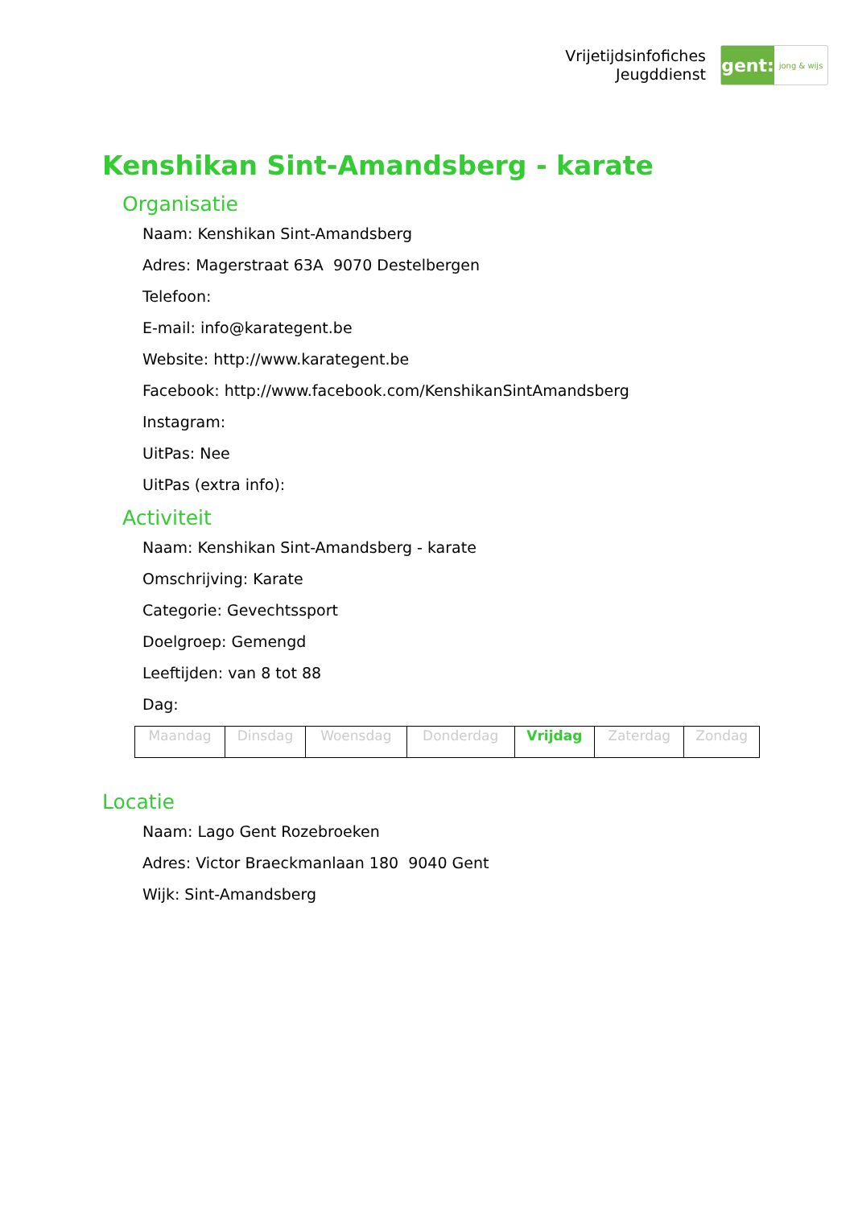Vrijetijdsinfofiches
Jeugddienst
gent:
jong & wijs
Kenshikan Sint-Amandsberg - karate
Organisatie
Naam: Kenshikan Sint-Amandsberg
Adres: Magerstraat 63A 9070 Destelbergen
Telefoon:
E-mail: info@karategent.be
Website: http://www.karategent.be
Facebook: http://www.facebook.com/KenshikanSintAmandsberg
Instagram:
UitPas: Nee
UitPas (extra info):
Activiteit
Naam: Kenshikan Sint-Amandsberg - karate
Omschrijving: Karate
Categorie: Gevechtssport
Doelgroep: Gemengd
Leeftijden: van 8 tot 88
Dag:
| Maandag | Dinsdag | Woensdag | Donderdag | Vrijdag | Zaterdag | Zondag |
Locatie
Naam: Lago Gent Rozebroeken
Adres: Victor Braeckmanlaan 180 9040 Gent
Wijk: Sint-Amandsberg